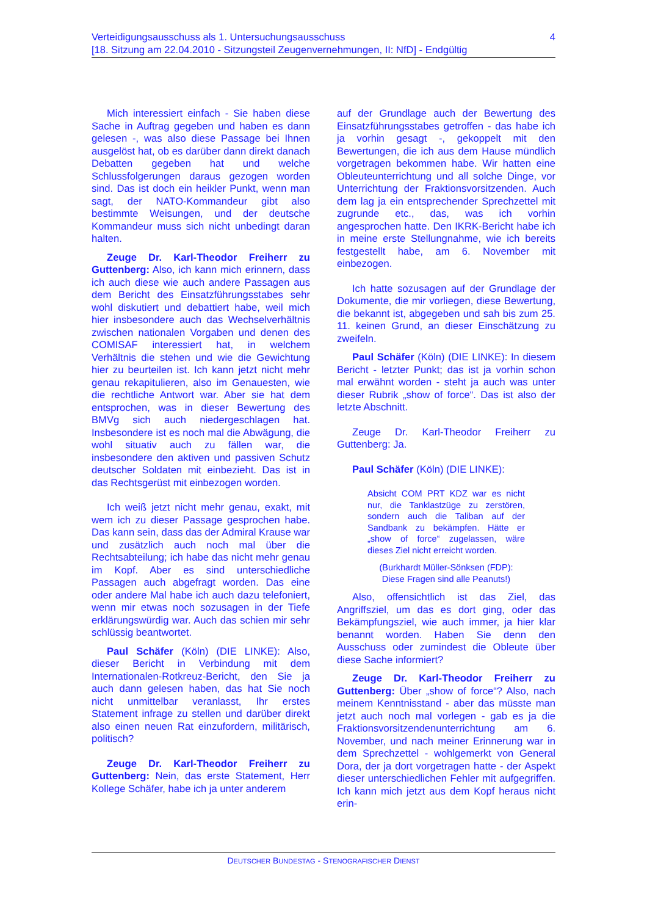Verteidigungsausschuss als 1. Untersuchungsausschuss
[18. Sitzung am 22.04.2010 - Sitzungsteil Zeugenvernehmungen, II: NfD] - Endgültig
4
Mich interessiert einfach - Sie haben diese Sache in Auftrag gegeben und haben es dann gelesen -, was also diese Passage bei Ihnen ausgelöst hat, ob es darüber dann direkt danach Debatten gegeben hat und welche Schlussfolgerungen daraus gezogen worden sind. Das ist doch ein heikler Punkt, wenn man sagt, der NATO-Kommandeur gibt also bestimmte Weisungen, und der deutsche Kommandeur muss sich nicht unbedingt daran halten.
Zeuge Dr. Karl-Theodor Freiherr zu Guttenberg: Also, ich kann mich erinnern, dass ich auch diese wie auch andere Passagen aus dem Bericht des Einsatzführungsstabes sehr wohl diskutiert und debattiert habe, weil mich hier insbesondere auch das Wechselverhältnis zwischen nationalen Vorgaben und denen des COMISAF interessiert hat, in welchem Verhältnis die stehen und wie die Gewichtung hier zu beurteilen ist. Ich kann jetzt nicht mehr genau rekapitulieren, also im Genauesten, wie die rechtliche Antwort war. Aber sie hat dem entsprochen, was in dieser Bewertung des BMVg sich auch niedergeschlagen hat. Insbesondere ist es noch mal die Abwägung, die wohl situativ auch zu fällen war, die insbesondere den aktiven und passiven Schutz deutscher Soldaten mit einbezieht. Das ist in das Rechtsgerüst mit einbezogen worden.
Ich weiß jetzt nicht mehr genau, exakt, mit wem ich zu dieser Passage gesprochen habe. Das kann sein, dass das der Admiral Krause war und zusätzlich auch noch mal über die Rechtsabteilung; ich habe das nicht mehr genau im Kopf. Aber es sind unterschiedliche Passagen auch abgefragt worden. Das eine oder andere Mal habe ich auch dazu telefoniert, wenn mir etwas noch sozusagen in der Tiefe erklärungswürdig war. Auch das schien mir sehr schlüssig beantwortet.
Paul Schäfer (Köln) (DIE LINKE): Also, dieser Bericht in Verbindung mit dem Internationalen-Rotkreuz-Bericht, den Sie ja auch dann gelesen haben, das hat Sie noch nicht unmittelbar veranlasst, Ihr erstes Statement infrage zu stellen und darüber direkt also einen neuen Rat einzufordern, militärisch, politisch?
Zeuge Dr. Karl-Theodor Freiherr zu Guttenberg: Nein, das erste Statement, Herr Kollege Schäfer, habe ich ja unter anderem
auf der Grundlage auch der Bewertung des Einsatzführungsstabes getroffen - das habe ich ja vorhin gesagt -, gekoppelt mit den Bewertungen, die ich aus dem Hause mündlich vorgetragen bekommen habe. Wir hatten eine Obleuteunterrichtung und all solche Dinge, vor Unterrichtung der Fraktionsvorsitzenden. Auch dem lag ja ein entsprechender Sprechzettel mit zugrunde etc., das, was ich vorhin angesprochen hatte. Den IKRK-Bericht habe ich in meine erste Stellungnahme, wie ich bereits festgestellt habe, am 6. November mit einbezogen.
Ich hatte sozusagen auf der Grundlage der Dokumente, die mir vorliegen, diese Bewertung, die bekannt ist, abgegeben und sah bis zum 25. 11. keinen Grund, an dieser Einschätzung zu zweifeln.
Paul Schäfer (Köln) (DIE LINKE): In diesem Bericht - letzter Punkt; das ist ja vorhin schon mal erwähnt worden - steht ja auch was unter dieser Rubrik „show of force“. Das ist also der letzte Abschnitt.
Zeuge Dr. Karl-Theodor Freiherr zu Guttenberg: Ja.
Paul Schäfer (Köln) (DIE LINKE):
Absicht COM PRT KDZ war es nicht nur, die Tanklastzüge zu zerstören, sondern auch die Taliban auf der Sandbank zu bekämpfen. Hätte er „show of force“ zugelassen, wäre dieses Ziel nicht erreicht worden.
(Burkhardt Müller-Sönksen (FDP):
Diese Fragen sind alle Peanuts!)
Also, offensichtlich ist das Ziel, das Angriffsziel, um das es dort ging, oder das Bekämpfungsziel, wie auch immer, ja hier klar benannt worden. Haben Sie denn den Ausschuss oder zumindest die Obleute über diese Sache informiert?
Zeuge Dr. Karl-Theodor Freiherr zu Guttenberg: Über „show of force“? Also, nach meinem Kenntnisstand - aber das müsste man jetzt auch noch mal vorlegen - gab es ja die Fraktionsvorsitzendenunterrichtung am 6. November, und nach meiner Erinnerung war in dem Sprechzettel - wohlgemerkt von General Dora, der ja dort vorgetragen hatte - der Aspekt dieser unterschiedlichen Fehler mit aufgegriffen. Ich kann mich jetzt aus dem Kopf heraus nicht erin-
DEUTSCHER BUNDESTAG - STENOGRAFISCHER DIENST